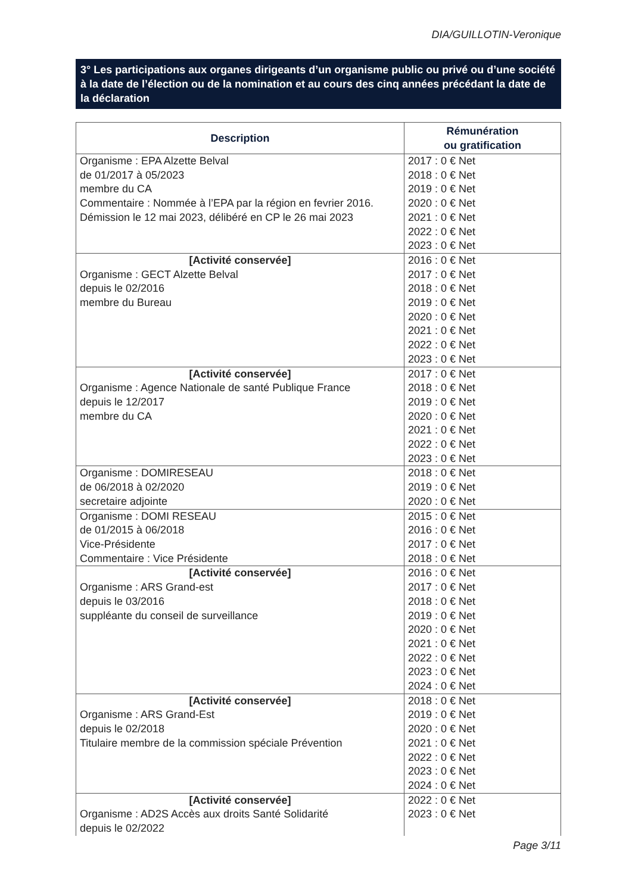DIA/GUILLOTIN-Veronique
3° Les participations aux organes dirigeants d’un organisme public ou privé ou d’une société à la date de l’élection ou de la nomination et au cours des cinq années précédant la date de la déclaration
| Description | Rémunération ou gratification |
| --- | --- |
| Organisme : EPA Alzette Belval de 01/2017 à 05/2023 membre du CA Commentaire : Nommée à l’EPA par la région en fevrier 2016. Démission le 12 mai 2023, délibéré en CP le 26 mai 2023 | 2017 : 0 € Net 2018 : 0 € Net 2019 : 0 € Net 2020 : 0 € Net 2021 : 0 € Net 2022 : 0 € Net 2023 : 0 € Net |
| [Activité conservée] Organisme : GECT Alzette Belval depuis le 02/2016 membre du Bureau | 2016 : 0 € Net 2017 : 0 € Net 2018 : 0 € Net 2019 : 0 € Net 2020 : 0 € Net 2021 : 0 € Net 2022 : 0 € Net 2023 : 0 € Net |
| [Activité conservée] Organisme : Agence Nationale de santé Publique France depuis le 12/2017 membre du CA | 2017 : 0 € Net 2018 : 0 € Net 2019 : 0 € Net 2020 : 0 € Net 2021 : 0 € Net 2022 : 0 € Net 2023 : 0 € Net |
| Organisme : DOMIRESEAU de 06/2018 à 02/2020 secretaire adjointe | 2018 : 0 € Net 2019 : 0 € Net 2020 : 0 € Net |
| Organisme : DOMI RESEAU de 01/2015 à 06/2018 Vice-Présidente Commentaire : Vice Présidente | 2015 : 0 € Net 2016 : 0 € Net 2017 : 0 € Net 2018 : 0 € Net |
| [Activité conservée] Organisme : ARS Grand-est depuis le 03/2016 suppléante du conseil de surveillance | 2016 : 0 € Net 2017 : 0 € Net 2018 : 0 € Net 2019 : 0 € Net 2020 : 0 € Net 2021 : 0 € Net 2022 : 0 € Net 2023 : 0 € Net 2024 : 0 € Net |
| [Activité conservée] Organisme : ARS Grand-Est depuis le 02/2018 Titulaire membre de la commission spéciale Prévention | 2018 : 0 € Net 2019 : 0 € Net 2020 : 0 € Net 2021 : 0 € Net 2022 : 0 € Net 2023 : 0 € Net 2024 : 0 € Net |
| [Activité conservée] Organisme : AD2S Accès aux droits Santé Solidarité depuis le 02/2022 | 2022 : 0 € Net 2023 : 0 € Net |
Page 3/11